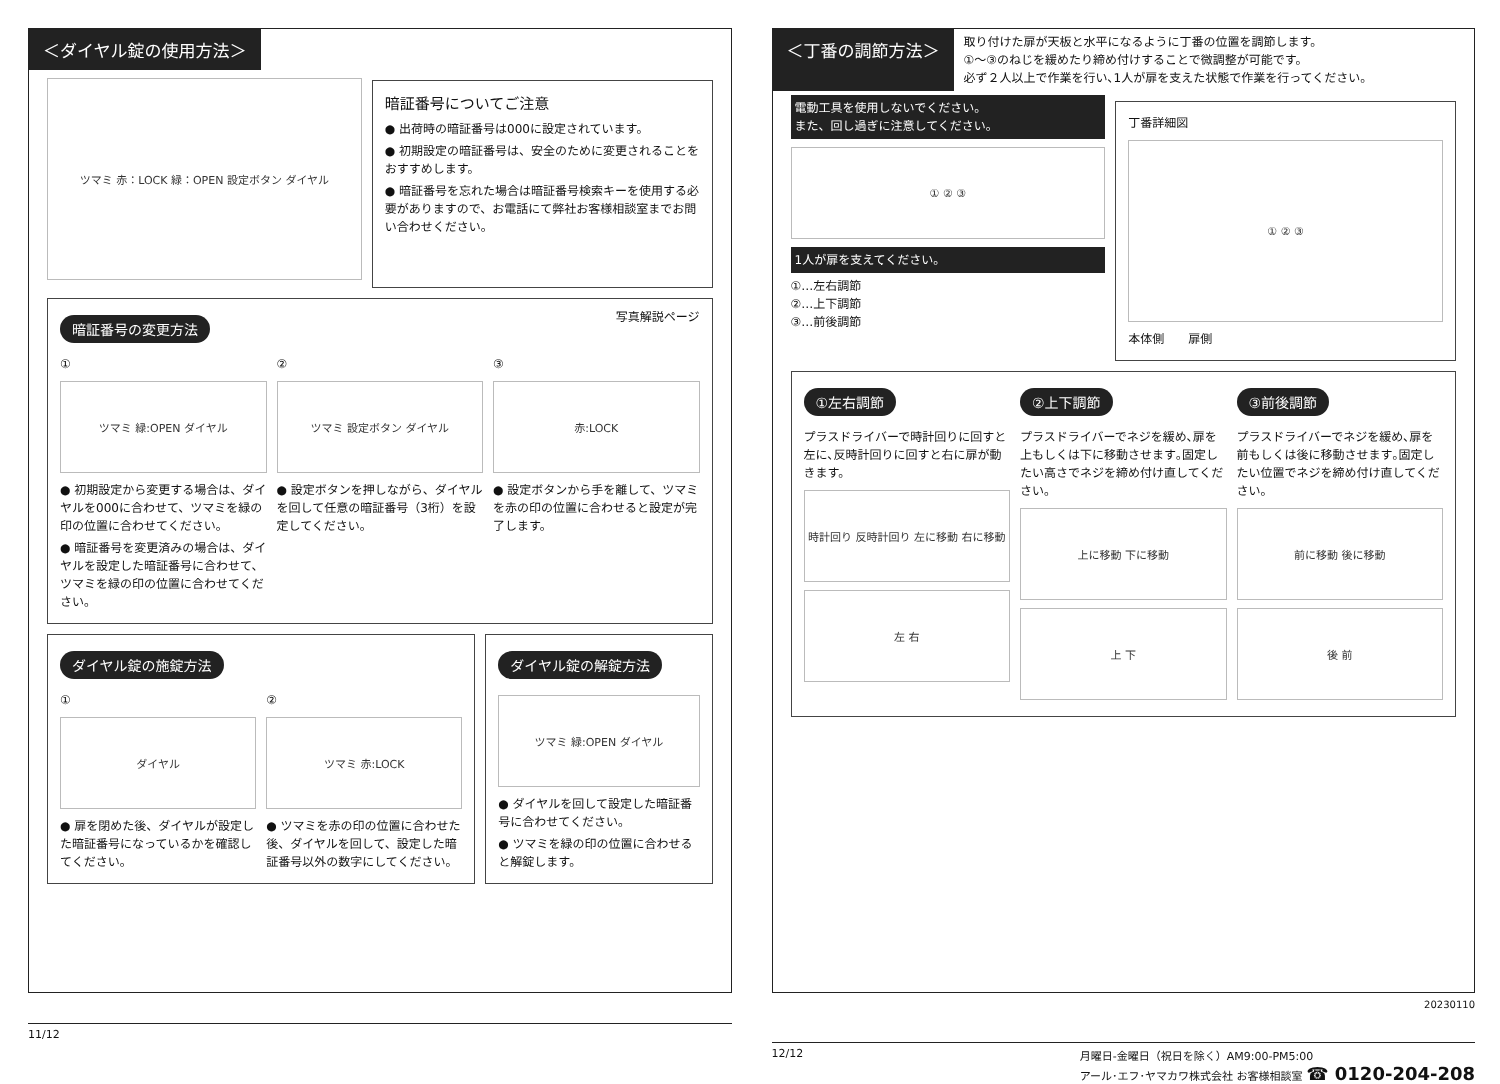＜ダイヤル錠の使用方法＞
ツマミ 赤：LOCK 緑：OPEN 設定ボタン ダイヤル
暗証番号についてご注意
● 出荷時の暗証番号は000に設定されています。
● 初期設定の暗証番号は、安全のために変更されることをおすすめします。
● 暗証番号を忘れた場合は暗証番号検索キーを使用する必要がありますので、お電話にて弊社お客様相談室までお問い合わせください。
暗証番号の変更方法
写真解説ページ
①
ツマミ 緑:OPEN ダイヤル
● 初期設定から変更する場合は、ダイヤルを000に合わせて、ツマミを緑の印の位置に合わせてください。
● 暗証番号を変更済みの場合は、ダイヤルを設定した暗証番号に合わせて、ツマミを緑の印の位置に合わせてください。
②
ツマミ 設定ボタン ダイヤル
● 設定ボタンを押しながら、ダイヤルを回して任意の暗証番号（3桁）を設定してください。
③
赤:LOCK
● 設定ボタンから手を離して、ツマミを赤の印の位置に合わせると設定が完了します。
ダイヤル錠の施錠方法
①
ダイヤル
● 扉を閉めた後、ダイヤルが設定した暗証番号になっているかを確認してください。
②
ツマミ 赤:LOCK
● ツマミを赤の印の位置に合わせた後、ダイヤルを回して、設定した暗証番号以外の数字にしてください。
ダイヤル錠の解錠方法
ツマミ 緑:OPEN ダイヤル
● ダイヤルを回して設定した暗証番号に合わせてください。
● ツマミを緑の印の位置に合わせると解錠します。
11/12
＜丁番の調節方法＞
取り付けた扉が天板と水平になるように丁番の位置を調節します。
①～③のねじを緩めたり締め付けすることで微調整が可能です。
必ず２人以上で作業を行い､1人が扉を支えた状態で作業を行ってください。
電動工具を使用しないでください。
また、回し過ぎに注意してください。
① ② ③
1人が扉を支えてください。
①…左右調節
②…上下調節
③…前後調節
丁番詳細図
① ② ③
本体側　　扉側
①左右調節
プラスドライバーで時計回りに回すと左に､反時計回りに回すと右に扉が動きます。
時計回り 反時計回り 左に移動 右に移動
左 右
②上下調節
プラスドライバーでネジを緩め､扉を上もしくは下に移動させます｡固定したい高さでネジを締め付け直してください。
上に移動 下に移動
上 下
③前後調節
プラスドライバーでネジを緩め､扉を前もしくは後に移動させます｡固定したい位置でネジを締め付け直してください。
前に移動 後に移動
後 前
20230110
12/12 月曜日-金曜日（祝日を除く）AM9:00-PM5:00
アール･エフ･ヤマカワ株式会社 お客様相談室 ☎ 0120-204-208